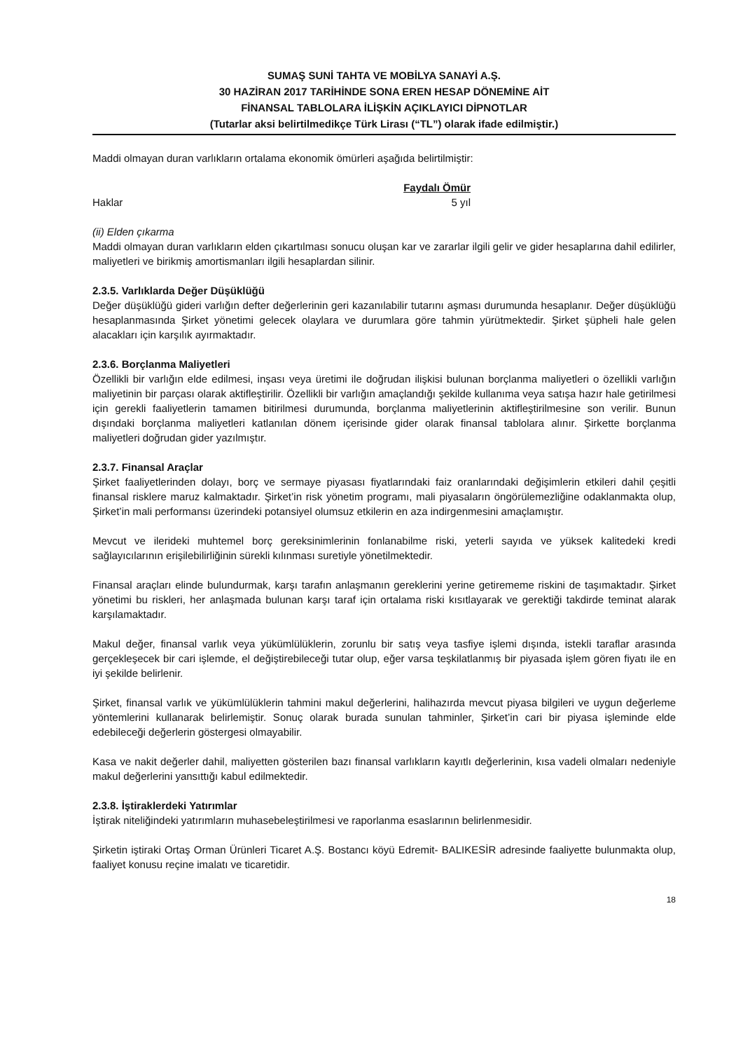SUMAŞ SUNİ TAHTA VE MOBİLYA SANAYİ A.Ş.
30 HAZİRAN 2017 TARİHİNDE SONA EREN HESAP DÖNEMİNE AİT
FİNANSAL TABLOLARA İLİŞKİN AÇIKLAYICI DİPNOTLAR
(Tutarlar aksi belirtilmedikçe Türk Lirası (“TL”) olarak ifade edilmiştir.)
Maddi olmayan duran varlıkların ortalama ekonomik ömürleri aşağıda belirtilmiştir:
| | Faydalı Ömür |
| Haklar | 5 yıl |
(ii) Elden çıkarma
Maddi olmayan duran varlıkların elden çıkartılması sonucu oluşan kar ve zararlar ilgili gelir ve gider hesaplarına dahil edilirler, maliyetleri ve birikmiş amortismanları ilgili hesaplardan silinir.
2.3.5. Varlıklarda Değer Düşüklüğü
Değer düşüklüğü gideri varlığın defter değerlerinin geri kazanılabilir tutarını aşması durumunda hesaplanır. Değer düşüklüğü hesaplanmasında Şirket yönetimi gelecek olaylara ve durumlara göre tahmin yürütmektedir. Şirket şüpheli hale gelen alacakları için karşılık ayırmaktadır.
2.3.6. Borçlanma Maliyetleri
Özellikli bir varlığın elde edilmesi, inşası veya üretimi ile doğrudan ilişkisi bulunan borçlanma maliyetleri o özellikli varlığın maliyetinin bir parçası olarak aktifleştirilir. Özellikli bir varlığın amaçlandığı şekilde kullanıma veya satışa hazır hale getirilmesi için gerekli faaliyetlerin tamamen bitirilmesi durumunda, borçlanma maliyetlerinin aktifleştirilmesine son verilir. Bunun dışındaki borçlanma maliyetleri katlanılan dönem içerisinde gider olarak finansal tablolara alınır. Şirkette borçlanma maliyetleri doğrudan gider yazılmıştır.
2.3.7. Finansal Araçlar
Şirket faaliyetlerinden dolayı, borç ve sermaye piyasası fiyatlarındaki faiz oranlarındaki değişimlerin etkileri dahil çeşitli finansal risklere maruz kalmaktadır. Şirket’in risk yönetim programı, mali piyasaların öngörülemezliğine odaklanmakta olup, Şirket’in mali performansı üzerindeki potansiyel olumsuz etkilerin en aza indirgenmesini amaçlamıştır.
Mevcut ve ilerideki muhtemel borç gereksinimlerinin fonlanabilme riski, yeterli sayıda ve yüksek kalitedeki kredi sağlayıcılarının erişilebilirliğinin sürekli kılınması suretiyle yönetilmektedir.
Finansal araçları elinde bulundurmak, karşı tarafın anlaşmanın gereklerini yerine getirememe riskini de taşımaktadır. Şirket yönetimi bu riskleri, her anlaşmada bulunan karşı taraf için ortalama riski kısıtlayarak ve gerektiği takdirde teminat alarak karşılamaktadır.
Makul değer, finansal varlık veya yükümlülüklerin, zorunlu bir satış veya tasfiye işlemi dışında, istekli taraflar arasında gerçekleşecek bir cari işlemde, el değiştirebileceği tutar olup, eğer varsa teşkilatlanmış bir piyasada işlem gören fiyatı ile en iyi şekilde belirlenir.
Şirket, finansal varlık ve yükümlülüklerin tahmini makul değerlerini, halihazırda mevcut piyasa bilgileri ve uygun değerleme yöntemlerini kullanarak belirlemiştir. Sonuç olarak burada sunulan tahminler, Şirket’in cari bir piyasa işleminde elde edebileceği değerlerin göstergesi olmayabilir.
Kasa ve nakit değerler dahil, maliyetten gösterilen bazı finansal varlıkların kayıtlı değerlerinin, kısa vadeli olmaları nedeniyle makul değerlerini yansıttığı kabul edilmektedir.
2.3.8. İştiraklerdeki Yatırımlar
İştirak niteliğindeki yatırımların muhasebeleştirilmesi ve raporlanma esaslarının belirlenmesidir.
Şirketin iştiraki Ortaş Orman Ürünleri Ticaret A.Ş. Bostancı köyü Edremit- BALIKESİR adresinde faaliyette bulunmakta olup, faaliyet konusu reçine imalatı ve ticaretidir.
18